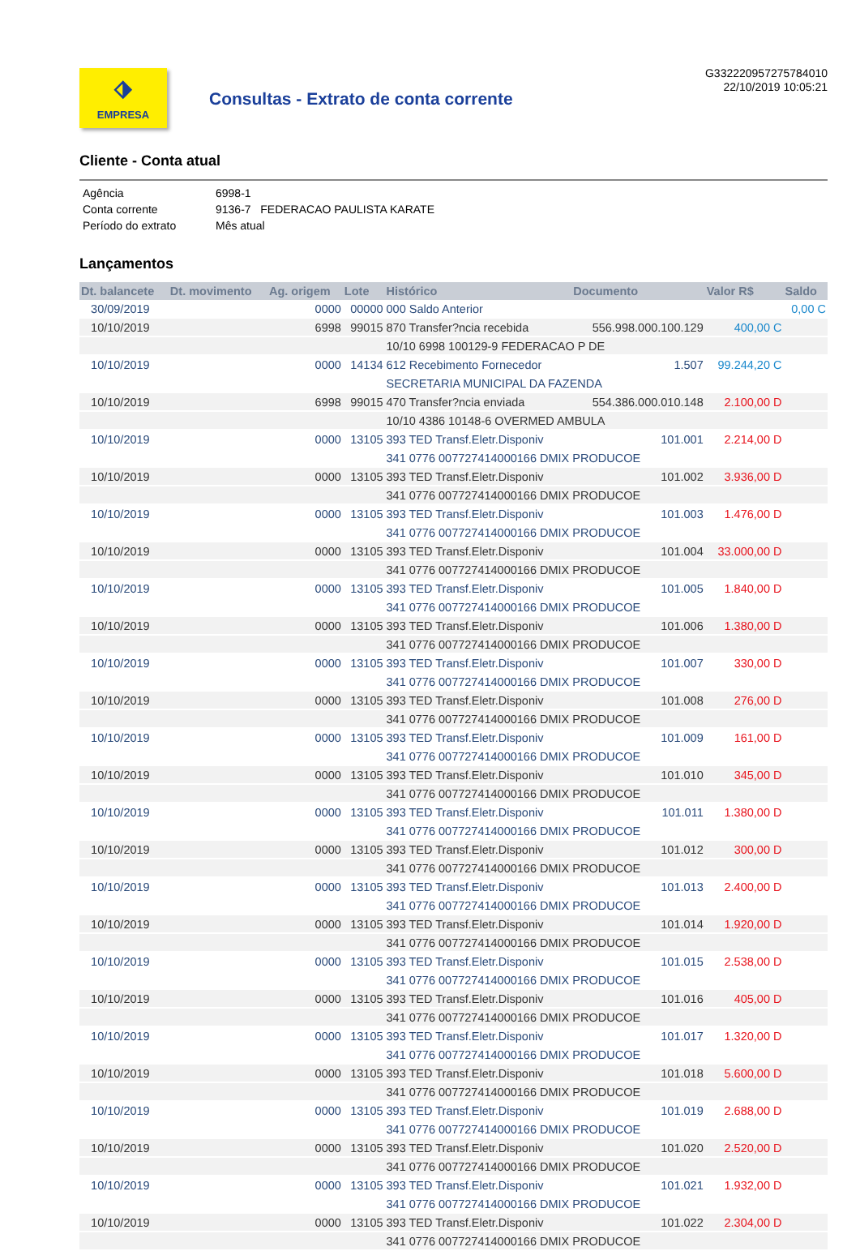⬗
EMPRESA
Consultas - Extrato de conta corrente
G332220957275784010
22/10/2019 10:05:21
Cliente - Conta atual
| Agência | 6998-1 |
| Conta corrente | 9136-7 FEDERACAO PAULISTA KARATE |
| Período do extrato | Mês atual |
Lançamentos
| Dt. balancete | Dt. movimento | Ag. origem | Lote | Histórico | Documento | Valor R$ | Saldo |
| --- | --- | --- | --- | --- | --- | --- | --- |
| 30/09/2019 | | 0000 | 00000 | 000 Saldo Anterior | | | 0,00 C |
| 10/10/2019 | | 6998 | 99015 | 870 Transfer?ncia recebida | 556.998.000.100.129 | 400,00 C | |
| | | | | 10/10 6998 100129-9 FEDERACAO P DE | | | |
| 10/10/2019 | | 0000 | 14134 | 612 Recebimento Fornecedor | 1.507 | 99.244,20 C | |
| | | | | SECRETARIA MUNICIPAL DA FAZENDA | | | |
| 10/10/2019 | | 6998 | 99015 | 470 Transfer?ncia enviada | 554.386.000.010.148 | 2.100,00 D | |
| | | | | 10/10 4386 10148-6 OVERMED AMBULA | | | |
| 10/10/2019 | | 0000 | 13105 | 393 TED Transf.Eletr.Disponiv | 101.001 | 2.214,00 D | |
| | | | | 341 0776 007727414000166 DMIX PRODUCOE | | | |
| 10/10/2019 | | 0000 | 13105 | 393 TED Transf.Eletr.Disponiv | 101.002 | 3.936,00 D | |
| | | | | 341 0776 007727414000166 DMIX PRODUCOE | | | |
| 10/10/2019 | | 0000 | 13105 | 393 TED Transf.Eletr.Disponiv | 101.003 | 1.476,00 D | |
| | | | | 341 0776 007727414000166 DMIX PRODUCOE | | | |
| 10/10/2019 | | 0000 | 13105 | 393 TED Transf.Eletr.Disponiv | 101.004 | 33.000,00 D | |
| | | | | 341 0776 007727414000166 DMIX PRODUCOE | | | |
| 10/10/2019 | | 0000 | 13105 | 393 TED Transf.Eletr.Disponiv | 101.005 | 1.840,00 D | |
| | | | | 341 0776 007727414000166 DMIX PRODUCOE | | | |
| 10/10/2019 | | 0000 | 13105 | 393 TED Transf.Eletr.Disponiv | 101.006 | 1.380,00 D | |
| | | | | 341 0776 007727414000166 DMIX PRODUCOE | | | |
| 10/10/2019 | | 0000 | 13105 | 393 TED Transf.Eletr.Disponiv | 101.007 | 330,00 D | |
| | | | | 341 0776 007727414000166 DMIX PRODUCOE | | | |
| 10/10/2019 | | 0000 | 13105 | 393 TED Transf.Eletr.Disponiv | 101.008 | 276,00 D | |
| | | | | 341 0776 007727414000166 DMIX PRODUCOE | | | |
| 10/10/2019 | | 0000 | 13105 | 393 TED Transf.Eletr.Disponiv | 101.009 | 161,00 D | |
| | | | | 341 0776 007727414000166 DMIX PRODUCOE | | | |
| 10/10/2019 | | 0000 | 13105 | 393 TED Transf.Eletr.Disponiv | 101.010 | 345,00 D | |
| | | | | 341 0776 007727414000166 DMIX PRODUCOE | | | |
| 10/10/2019 | | 0000 | 13105 | 393 TED Transf.Eletr.Disponiv | 101.011 | 1.380,00 D | |
| | | | | 341 0776 007727414000166 DMIX PRODUCOE | | | |
| 10/10/2019 | | 0000 | 13105 | 393 TED Transf.Eletr.Disponiv | 101.012 | 300,00 D | |
| | | | | 341 0776 007727414000166 DMIX PRODUCOE | | | |
| 10/10/2019 | | 0000 | 13105 | 393 TED Transf.Eletr.Disponiv | 101.013 | 2.400,00 D | |
| | | | | 341 0776 007727414000166 DMIX PRODUCOE | | | |
| 10/10/2019 | | 0000 | 13105 | 393 TED Transf.Eletr.Disponiv | 101.014 | 1.920,00 D | |
| | | | | 341 0776 007727414000166 DMIX PRODUCOE | | | |
| 10/10/2019 | | 0000 | 13105 | 393 TED Transf.Eletr.Disponiv | 101.015 | 2.538,00 D | |
| | | | | 341 0776 007727414000166 DMIX PRODUCOE | | | |
| 10/10/2019 | | 0000 | 13105 | 393 TED Transf.Eletr.Disponiv | 101.016 | 405,00 D | |
| | | | | 341 0776 007727414000166 DMIX PRODUCOE | | | |
| 10/10/2019 | | 0000 | 13105 | 393 TED Transf.Eletr.Disponiv | 101.017 | 1.320,00 D | |
| | | | | 341 0776 007727414000166 DMIX PRODUCOE | | | |
| 10/10/2019 | | 0000 | 13105 | 393 TED Transf.Eletr.Disponiv | 101.018 | 5.600,00 D | |
| | | | | 341 0776 007727414000166 DMIX PRODUCOE | | | |
| 10/10/2019 | | 0000 | 13105 | 393 TED Transf.Eletr.Disponiv | 101.019 | 2.688,00 D | |
| | | | | 341 0776 007727414000166 DMIX PRODUCOE | | | |
| 10/10/2019 | | 0000 | 13105 | 393 TED Transf.Eletr.Disponiv | 101.020 | 2.520,00 D | |
| | | | | 341 0776 007727414000166 DMIX PRODUCOE | | | |
| 10/10/2019 | | 0000 | 13105 | 393 TED Transf.Eletr.Disponiv | 101.021 | 1.932,00 D | |
| | | | | 341 0776 007727414000166 DMIX PRODUCOE | | | |
| 10/10/2019 | | 0000 | 13105 | 393 TED Transf.Eletr.Disponiv | 101.022 | 2.304,00 D | |
| | | | | 341 0776 007727414000166 DMIX PRODUCOE | | | |